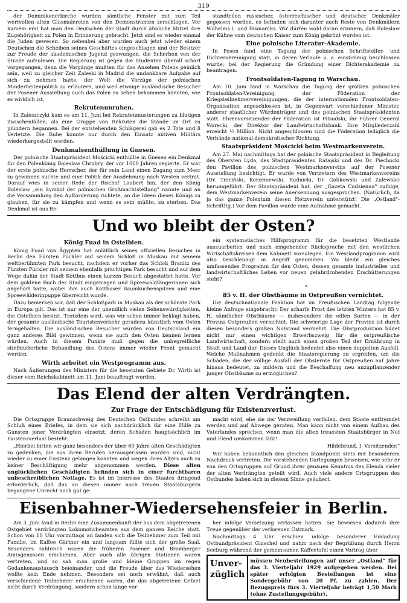319
der Dominikanerkirche wurden sämtliche Fenster mit zum Teil wertvollen alten Glasmalereien von den Demonstranten zerschlagen. Vor kurzem erst hat man den Deutschen der Stadt durch ähnliche Mittel ihre Zugehörigkeit zu Polen in Erinnerung gebracht. Jetzt sind es wieder einmal die Juden gewesen. So nebenbei aber wurden auch jetzt wieder einem Deutschen die Scheiben seines Geschäftes eingeschlagen und der Besitzer zur Freude der akademischen Jugend gezwungen, die Scherben von der Straße aufzulesen. Die Regierung ist gegen die Studenten überall scharf vorgegangen, denn die Vorgänge mußten für das Ansehen Polens peinlich sein, weil zu gleicher Zeit Zaleski in Madrid die undankbare Aufgabe auf sich zu nehmen hatte, der Welt die Vorzüge der polnischen Minderheitenpolitik zu erläutern, und weil etwaige ausländische Besucher der Posener Ausstellung auch das Polen zu sehen bekommen könnten, wie es wirklich ist.
Rekrutenunruhen.
In Zaleszczyki kam es am 11. Juni bei Rekrutenmusterungen zu blutigen Zwischenfällen, als eine Gruppe von Rekruten die Stände im Ort zu plündern begannen. Bei der entstehenden Schlägerei gab es 2 Tote und 8 Verletzte. Die Ruhe konnte nur durch den Einsatz aktiven Militärs wiederhergestellt werden.
Denkmalsenthüllung in Gnesen.
Der polnische Staatspräsident Mościcki enthüllte in Gnesen ein Denkmal für den Polenkönig Boleslaw Chrobry, der vor 1000 Jahren regierte. Er war der erste polnische Herrscher, der für sein Land einen Zugang zum Meer zu gewinnen suchte und eine Politik der Ausdehnung nach Westen vertrat. Darauf wies in seiner Rede der Bischof Laubert hin, der den König Boleslaw „ein Symbol der polnischen Großmachtstellung" nannte und an die Versammlung den Aufforderung richtete, an die Ideen dieses Königs zu glauben, für sie zu kämpfen und wenn es sein müßte, zu sterben. Das Denkmal ist aus Be-
standteilen russischer, österreichischer und deutscher Denkmäler gegossen worden, es befinden sich darunter auch Reste von Denkmälern Wilhelms I. und Bismarcks. Wir dürfen wohl daran erinnern, daß Boleslaw der Kühne vom deutschen Kaiser zum König gekrönt worden ist.
Eine polnische Literatur-Akademie.
In Posen fand eine Tagung der polnischen Schriftsteller- und Dichtervereinigung statt, in deren Verlaufe u. a. einstimmig beschlossen wurde, bei der Regierung die Gründung einer Dichterakademie zu beantragen.
Frontsoldaten-Tagung in Warschau.
Am 10. Juni fand in Warschau die Tagung der größten polnischen Frontsoldaten-Vereinigung, der Föderation der Kriegsteilnehmervereinigungen, die der internationalen Frontsoldaten-Organisation angeschlossen ist, in Gegenwart verschiedener Minister, anderer staatlicher Würdenträger und des polnischen Staatspräsidenten statt. Ehrenvorsitzender der Föderation ist Pilsudski, ihr Führer General Worecki, der Direktor der Landwirtschaftsbank. Ihre Mitgliederzahl erreicht ½ Million. Nicht angeschlossen sind die Föderation lediglich die Verbände national-demokratischer Richtung.
Staatspräsident Mościcki beim Westmarkenverein.
Am 27. Mai nachmittags hat der polnische Staatspräsident in Begleitung des Obersten Lyda, des Stadtpräsidenten Ratajski und des Dr. Piechocki den Pavillon des polnischen Westmarkenvereins auf der Posener Ausstellung besichtigt. Er wurde von Vertretern des Westmarkenvereins (Dr. Trzciński, Korzeniewski, Rudnicki, Dr. Golikowski und Zalewski) herumgeführt. Der Staatspräsident hat, der „Gazeta Codzienna" zufolge, dem Westmarkenverein seine Anerkennung ausgesprochen. (Natürlich, da ja das ganze Polentum diesen Hetzverein unterstützt! Die „Ostland"-Schriftltg.) Vor dem Pavillon wurde eine Aufnahme gemacht.
Und wo bleibt der Osten?
König Fuad in Ostelbien.
König Fuad von Ägypten hat anläßlich seines offiziellen Besuches in Berlin den Fürsten Pückler auf seinem Schloß in Muskau mit seinem weltberühmten Park besucht, nachdem er vorher das Schloß Branitz des Fürsten Pückler mit seinem ebenfalls prächtigen Park besucht und auf dem Wege dahin der Stadt Kottbus einen kurzen Besuch abgestattet hatte. Vor dem goldene Buch der Stadt eingetragen und Spreewaldfängerinnen sich angehört hatte, wobei ihm auch Kottbuser Baumkuchenspitzen und eine Spreewälderinpuppe überreicht wurde.
Dazu bemerken wir, daß der Schloßpark in Muskau als der schönste Park in Europa gilt. Das ist nur eine der unendlich vielen Sehenswürdigkeiten, die Ostelbien besitzt. Trotzdem wird, was wir schon immer beklagt haben, der gesamte ausländische Touristenverkehr geradezu künstlich vom Osten ferngehalten. Die ausländischen Besucher würden von Deutschland ein ganz anderes Bild gewinnen, wenn sie auch den Osten kennen lernen würden. Auch in diesem Punkte muß gegen die unbegreifliche stiefmütterliche Behandlung des Ostens immer wieder Front gemacht werden.
Wirth arbeitet ein Westprogramm aus.
Nach Äußerungen des Ministers für die besetzten Gebiete Dr. Wirth ist dieser vom Reichskabinett am 11. Juni beauftragt worden,
ein systematisches Hilfsprogramm für die besetzten Westlande auszuarbeiten und nach eingehender Rücksprache mit den westlichen Wirtschaftskreisen dem Kabinett vorzulegen. Ein Westlandprogramm wird also beschleunigt in Angriff genommen. Wo bleibt ein gleiches umfassendes Programm für den Osten, dessen gesamte industrielles und landwirtschaftliches Leben vor neuen gefahrdrohenden Erschütterungen steht?
*
85 v. H. der Obstbäume in Ostpreußen vernichtet.
Die deutschnationale Fraktion hat im Preußischen Landtag folgende kleine Anfrage eingebracht: Der scharfe Frost des letzten Winters hat 85 v. H. sämtlicher Obstbäume — insbesondere die edlen Sorten — in der Provinz Ostpreußen vernichtet. Die schwierige Lage der Provinz ist durch diesen besonders großen Notstand vermehrt. Die Obstproduktion bildet nicht nur einen wichtigen Erwerbszweig für die ostpreußische Landwirtschaft, sondern stellt auch einen großen Teil der Ernährung in Stadt und Land dar. Dieses Unglück bedeutet also einen doppelten Ausfall. Welche Maßnahmen gedenkt die Staatsregierung zu ergreifen, um die Schäden, die der völlige Ausfall der Obsternte für Ostpreußen auf Jahre hinaus bedeutet, zu mildern und die Beschaffung neu anzupflanzender junger Obstbäume zu ermöglichen?
Das Elend der alten Verdrängten.
Zur Frage der Entschädigung für Existenzverlust.
Die Ortsgruppe Braunschweig des Deutschen Ostbundes schreibt am Schluß eines Briefes, in dem sie sich nachdrücklich für eine Hilfe zu Gunsten jener Verdrängten einsetzt, deren Schaden hauptsächlich im Existenzverlust besteht:
„Hierbei bitten wir ganz besonders der über 60 Jahre alten Geschädigten zu gedenken, die aus ihren Berufen herausgerissen worden sind, nicht wieder zu einer Existenz gelangen konnten und wegen ihres Alters auch zu keiner Beschäftigung mehr angenommen werden. Diese alten unglücklichen Geschädigten befinden sich in einer furchtbaren unbeschreiblichen Notlage. Es ist im Interesse des Staates dringend erforderlich, daß das an diesen immer noch treuen Staatsbürgern begangene Unrecht noch gut ge-
macht wird, ehe sie der Verzweiflung verfallen, dem Staate entfremdet werden und auf Abwege geraten. Man kann nicht von einem Aufbau des Vaterlandes sprechen, wenn man die alten treuesten Staatsbürger in Not und Elend umkommen läßt!
Hildebrand, I. Vorsitzender."
Wir haben bekanntlich den gleichen Standpunkt stets mit besonderem Nachdruck vertreten. Die vorstehenden Darlegungen beweisen, wie sehr er von den Ortsgruppen auf Grund ihrer genauen Kenntnis des Elends vieler der alten Verdrängten geteilt wird. Auch viele andere Ortsgruppen des Ostbundes haben sich in diesem Sinne geäußert.
Eisenbahner-Wiedersehensfeier in Berlin.
Am 3. Juni fand in Berlin eine Zusammenkunft der aus dem abgetretenen Ostgebiet verdrängten Lokomotivbeamten aus dem ganzen Reiche statt. Schon von 10 Uhr vormittags an fanden sich die Teilnehmer zum Teil mit Familie, im Kaffee Gärtner ein und langsam füllte sich der große Saal. Besonders zahlreich waren die früheren Posener und Bromberger Amtsgenossen erschienen. Aber auch alle übrigen Stationen waren vertreten, und so sah man große und kleine Gruppen im regen Gedankenaustausch beieinander, und die Freude über das Wiedersehen wollte kein Ende nehmen. Besonders sei noch erwähnt, daß auch verschiedene Teilnehmer erschienen waren, die das abgetretene Gebiet nicht durch Verdrängung, sondern schon lange vor-
her infolge Versetzung verlassen hatten. Sie bewiesen dadurch ihre Treue gegenüber der verlorenen Ostmark.
Nachmittags 4 Uhr erschien infolge besonderer Einladung Ostbundpräsident Ginschel und nahm nach der Begrüßung durch Herrn Seeburg während der gemeinsamen Kaffeetafel einen Vortrag über
Unver-
züglich
müssen Neubestellungen auf unser „Ostland" für das 3. Vierteljahr 1929 aufgegeben werden. Bei später erfolgten Bestellungen ist eine Sondergebühr von 20 Pf. zu zahlen. Der Bezugspreis fürs 3. Vierteljahr beträgt 1,50 Mark (ohne Zustellungsgebühr).